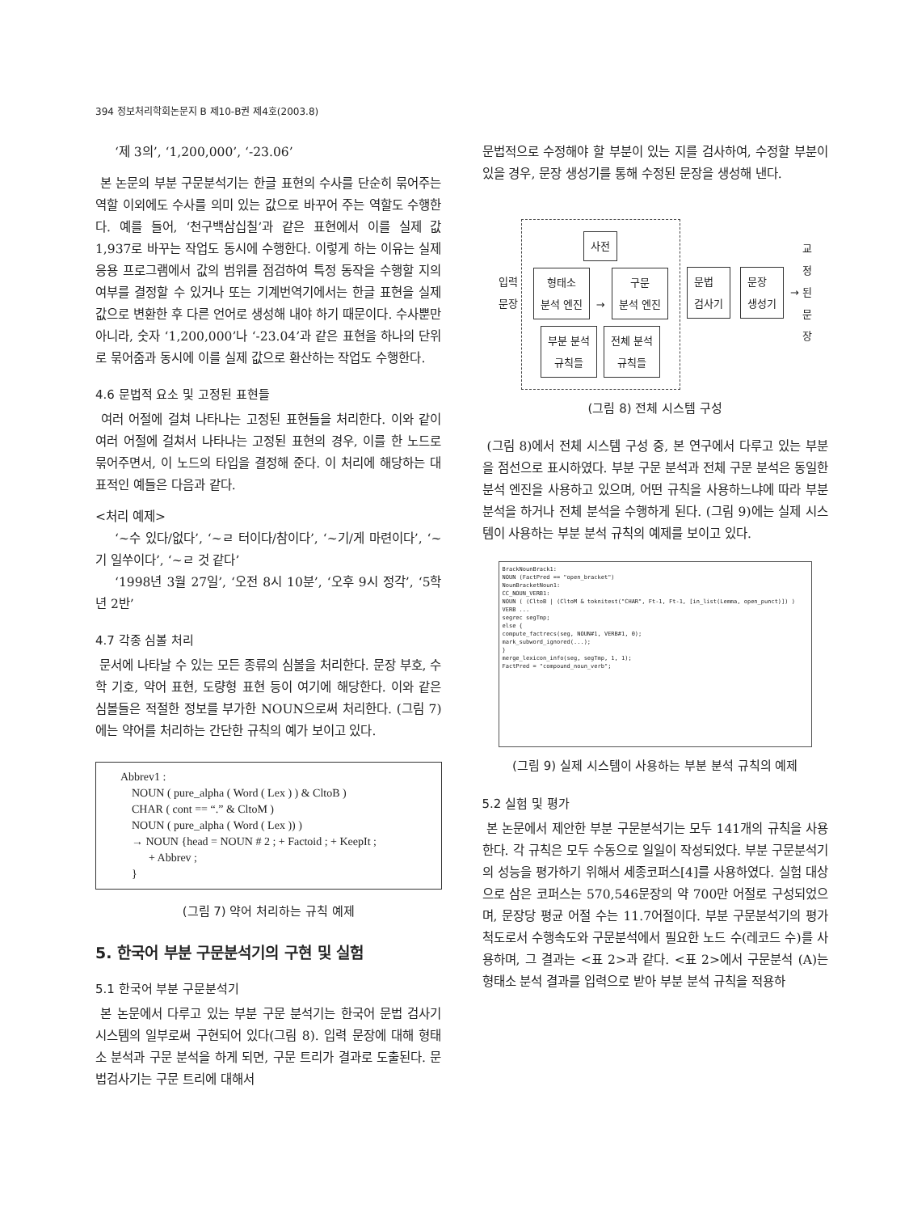394 정보처리학회논문지 B 제10-B권 제4호(2003.8)
‘제 3의’, ‘1,200,000’, ‘-23.06’
본 논문의 부분 구문분석기는 한글 표현의 수사를 단순히 묶어주는 역할 이외에도 수사를 의미 있는 값으로 바꾸어 주는 역할도 수행한다. 예를 들어, ‘천구백삼십칠’과 같은 표현에서 이를 실제 값 1,937로 바꾸는 작업도 동시에 수행한다. 이렇게 하는 이유는 실제 응용 프로그램에서 값의 범위를 점검하여 특정 동작을 수행할 지의 여부를 결정할 수 있거나 또는 기계번역기에서는 한글 표현을 실제 값으로 변환한 후 다른 언어로 생성해 내야 하기 때문이다. 수사뿐만 아니라, 숫자 ‘1,200,000’나 ‘-23.04’과 같은 표현을 하나의 단위로 묶어줌과 동시에 이를 실제 값으로 환산하는 작업도 수행한다.
4.6 문법적 요소 및 고정된 표현들
여러 어절에 걸쳐 나타나는 고정된 표현들을 처리한다. 이와 같이 여러 어절에 걸쳐서 나타나는 고정된 표현의 경우, 이를 한 노드로 묶어주면서, 이 노드의 타입을 결정해 준다. 이 처리에 해당하는 대표적인 예들은 다음과 같다.
<처리 예제>
‘~수 있다/없다’, ‘~ㄹ 터이다/참이다’, ‘~기/게 마련이다’, ‘~기 일쑤이다’, ‘~ㄹ 것 같다’
‘1998년 3월 27일’, ‘오전 8시 10분’, ‘오후 9시 정각’, ‘5학년 2반’
4.7 각종 심볼 처리
문서에 나타날 수 있는 모든 종류의 심볼을 처리한다. 문장 부호, 수학 기호, 약어 표현, 도량형 표현 등이 여기에 해당한다. 이와 같은 심볼들은 적절한 정보를 부가한 NOUN으로써 처리한다. (그림 7)에는 약어를 처리하는 간단한 규칙의 예가 보이고 있다.
Abbrev1 :
NOUN ( pure_alpha ( Word ( Lex ) ) & CltoB )
CHAR ( cont == “.” & CltoM )
NOUN ( pure_alpha ( Word ( Lex )) )
→ NOUN {head = NOUN # 2 ; + Factoid ; + KeepIt ;
+ Abbrev ;
}
(그림 7) 약어 처리하는 규칙 예제
5. 한국어 부분 구문분석기의 구현 및 실험
5.1 한국어 부분 구문분석기
본 논문에서 다루고 있는 부분 구문 분석기는 한국어 문법 검사기 시스템의 일부로써 구현되어 있다(그림 8). 입력 문장에 대해 형태소 분석과 구문 분석을 하게 되면, 구문 트리가 결과로 도출된다. 문법검사기는 구문 트리에 대해서
문법적으로 수정해야 할 부분이 있는 지를 검사하여, 수정할 부분이 있을 경우, 문장 생성기를 통해 수정된 문장을 생성해 낸다.
입력
문장
사전
형태소
분석 엔진 → 구문
분석 엔진
부분 분석
규칙들 전체 분석
규칙들
문법
검사기 문장
생성기 → 교
정
된
문
장
(그림 8) 전체 시스템 구성
(그림 8)에서 전체 시스템 구성 중, 본 연구에서 다루고 있는 부분을 점선으로 표시하였다. 부분 구문 분석과 전체 구문 분석은 동일한 분석 엔진을 사용하고 있으며, 어떤 규칙을 사용하느냐에 따라 부분 분석을 하거나 전체 분석을 수행하게 된다. (그림 9)에는 실제 시스템이 사용하는 부분 분석 규칙의 예제를 보이고 있다.
BrackNounBrack1:
NOUN (FactPred == "open_bracket")
NounBracketNoun1:
CC_NOUN_VERB1:
NOUN ( (CltoB | (CltoM & toknitest("CHAR", Ft-1, Ft-1, [in_list(Lemma, open_punct)]) )
VERB ...
segrec segTmp;
else {
compute_factrecs(seg, NOUN#1, VERB#1, 0);
mark_subword_ignored(...);
}
merge_lexicon_info(seg, segTmp, 1, 1);
FactPred = "compound_noun_verb";
(그림 9) 실제 시스템이 사용하는 부분 분석 규칙의 예제
5.2 실험 및 평가
본 논문에서 제안한 부분 구문분석기는 모두 141개의 규칙을 사용한다. 각 규칙은 모두 수동으로 일일이 작성되었다. 부분 구문분석기의 성능을 평가하기 위해서 세종코퍼스[4]를 사용하였다. 실험 대상으로 삼은 코퍼스는 570,546문장의 약 700만 어절로 구성되었으며, 문장당 평균 어절 수는 11.7어절이다. 부분 구문분석기의 평가 척도로서 수행속도와 구문분석에서 필요한 노드 수(레코드 수)를 사용하며, 그 결과는 <표 2>과 같다. <표 2>에서 구문분석 (A)는 형태소 분석 결과를 입력으로 받아 부분 분석 규칙을 적용하